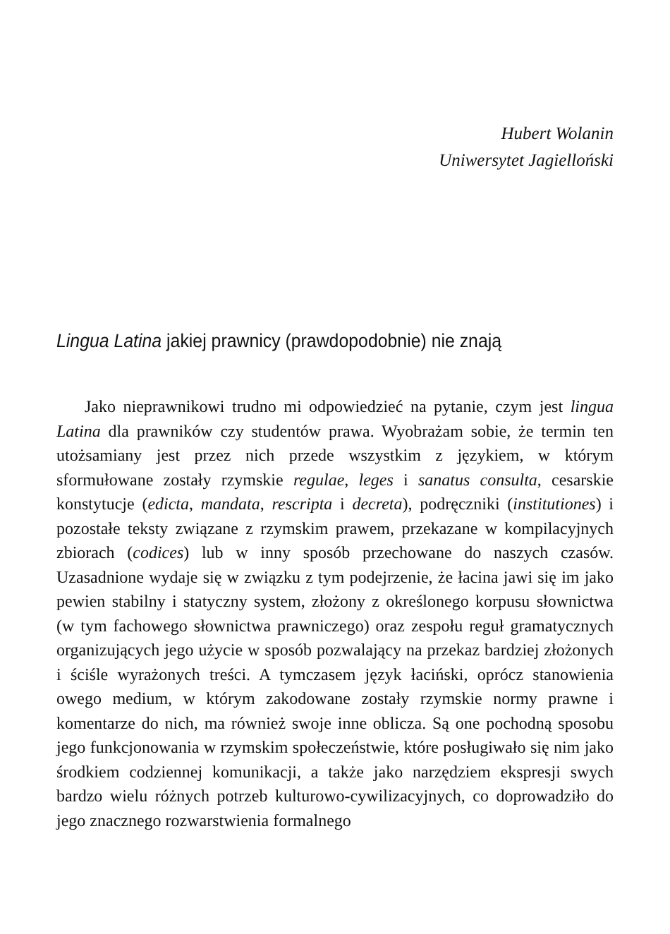Hubert Wolanin
Uniwersytet Jagielloński
Lingua Latina jakiej prawnicy (prawdopodobnie) nie znają
Jako nieprawnikowi trudno mi odpowiedzieć na pytanie, czym jest lingua Latina dla prawników czy studentów prawa. Wyobrażam sobie, że termin ten utożsamiany jest przez nich przede wszystkim z językiem, w którym sformułowane zostały rzymskie regulae, leges i sanatus consulta, cesarskie konstytucje (edicta, mandata, rescripta i decreta), podręczniki (institutiones) i pozostałe teksty związane z rzymskim prawem, przekazane w kompilacyjnych zbiorach (codices) lub w inny sposób przechowane do naszych czasów. Uzasadnione wydaje się w związku z tym podejrzenie, że łacina jawi się im jako pewien stabilny i statyczny system, złożony z określonego korpusu słownictwa (w tym fachowego słownictwa prawniczego) oraz zespołu reguł gramatycznych organizujących jego użycie w sposób pozwalający na przekaz bardziej złożonych i ściśle wyrażonych treści. A tymczasem język łaciński, oprócz stanowienia owego medium, w którym zakodowane zostały rzymskie normy prawne i komentarze do nich, ma również swoje inne oblicza. Są one pochodną sposobu jego funkcjonowania w rzymskim społeczeństwie, które posługiwało się nim jako środkiem codziennej komunikacji, a także jako narzędziem ekspresji swych bardzo wielu różnych potrzeb kulturowo-cywilizacyjnych, co doprowadziło do jego znacznego rozwarstwienia formalnego